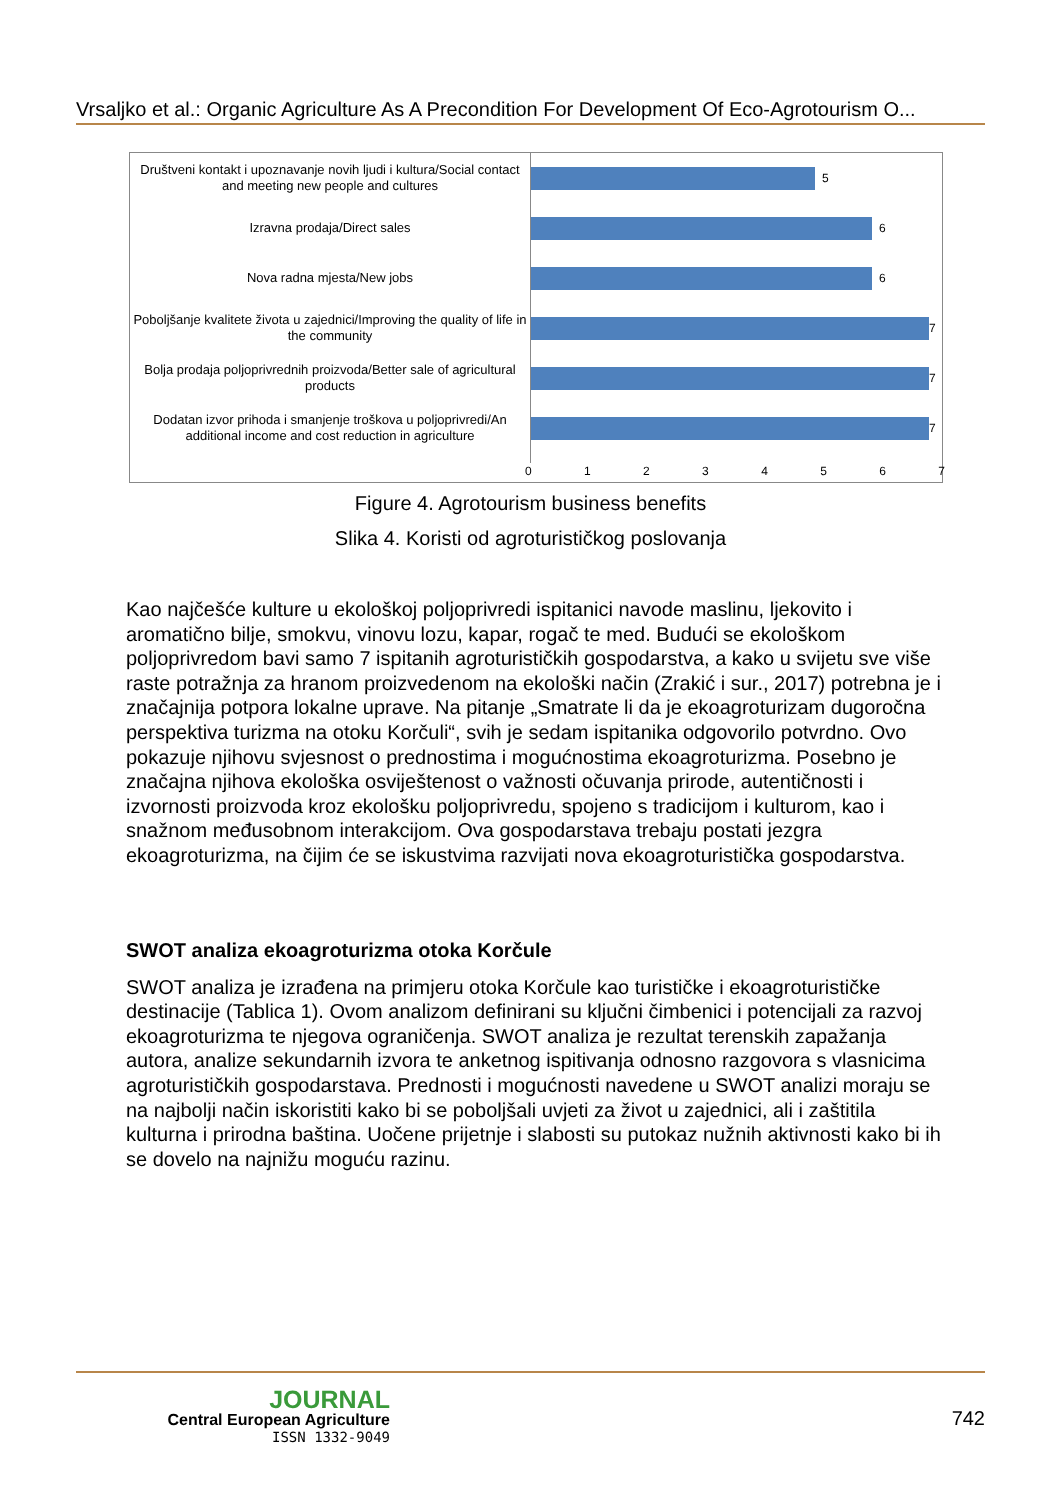Vrsaljko et al.: Organic Agriculture As A Precondition For Development Of Eco-Agrotourism O...
Društveni kontakt i upoznavanje novih ljudi i kultura/Social contact and meeting new people and cultures
5
Izravna prodaja/Direct sales
6
Nova radna mjesta/New jobs
6
Poboljšanje kvalitete života u zajednici/Improving the quality of life in the community
7
Bolja prodaja poljoprivrednih proizvoda/Better sale of agricultural products
7
Dodatan izvor prihoda i smanjenje troškova u poljoprivredi/An additional income and cost reduction in agriculture
7
0 1 2 3 4 5 6 7
Figure 4. Agrotourism business benefits
Slika 4. Koristi od agroturističkog poslovanja
Kao najčešće kulture u ekološkoj poljoprivredi ispitanici navode maslinu, ljekovito i aromatično bilje, smokvu, vinovu lozu, kapar, rogač te med. Budući se ekološkom poljoprivredom bavi samo 7 ispitanih agroturističkih gospodarstva, a kako u svijetu sve više raste potražnja za hranom proizvedenom na ekološki način (Zrakić i sur., 2017) potrebna je i značajnija potpora lokalne uprave. Na pitanje „Smatrate li da je ekoagroturizam dugoročna perspektiva turizma na otoku Korčuli“, svih je sedam ispitanika odgovorilo potvrdno. Ovo pokazuje njihovu svjesnost o prednostima i mogućnostima ekoagroturizma. Posebno je značajna njihova ekološka osviještenost o važnosti očuvanja prirode, autentičnosti i izvornosti proizvoda kroz ekološku poljoprivredu, spojeno s tradicijom i kulturom, kao i snažnom međusobnom interakcijom. Ova gospodarstava trebaju postati jezgra ekoagroturizma, na čijim će se iskustvima razvijati nova ekoagroturistička gospodarstva.
SWOT analiza ekoagroturizma otoka Korčule
SWOT analiza je izrađena na primjeru otoka Korčule kao turističke i ekoagroturističke destinacije (Tablica 1). Ovom analizom definirani su ključni čimbenici i potencijali za razvoj ekoagroturizma te njegova ograničenja. SWOT analiza je rezultat terenskih zapažanja autora, analize sekundarnih izvora te anketnog ispitivanja odnosno razgovora s vlasnicima agroturističkih gospodarstava. Prednosti i mogućnosti navedene u SWOT analizi moraju se na najbolji način iskoristiti kako bi se poboljšali uvjeti za život u zajednici, ali i zaštitila kulturna i prirodna baština. Uočene prijetnje i slabosti su putokaz nužnih aktivnosti kako bi ih se dovelo na najnižu moguću razinu.
JOURNAL
Central European Agriculture
ISSN 1332-9049
742